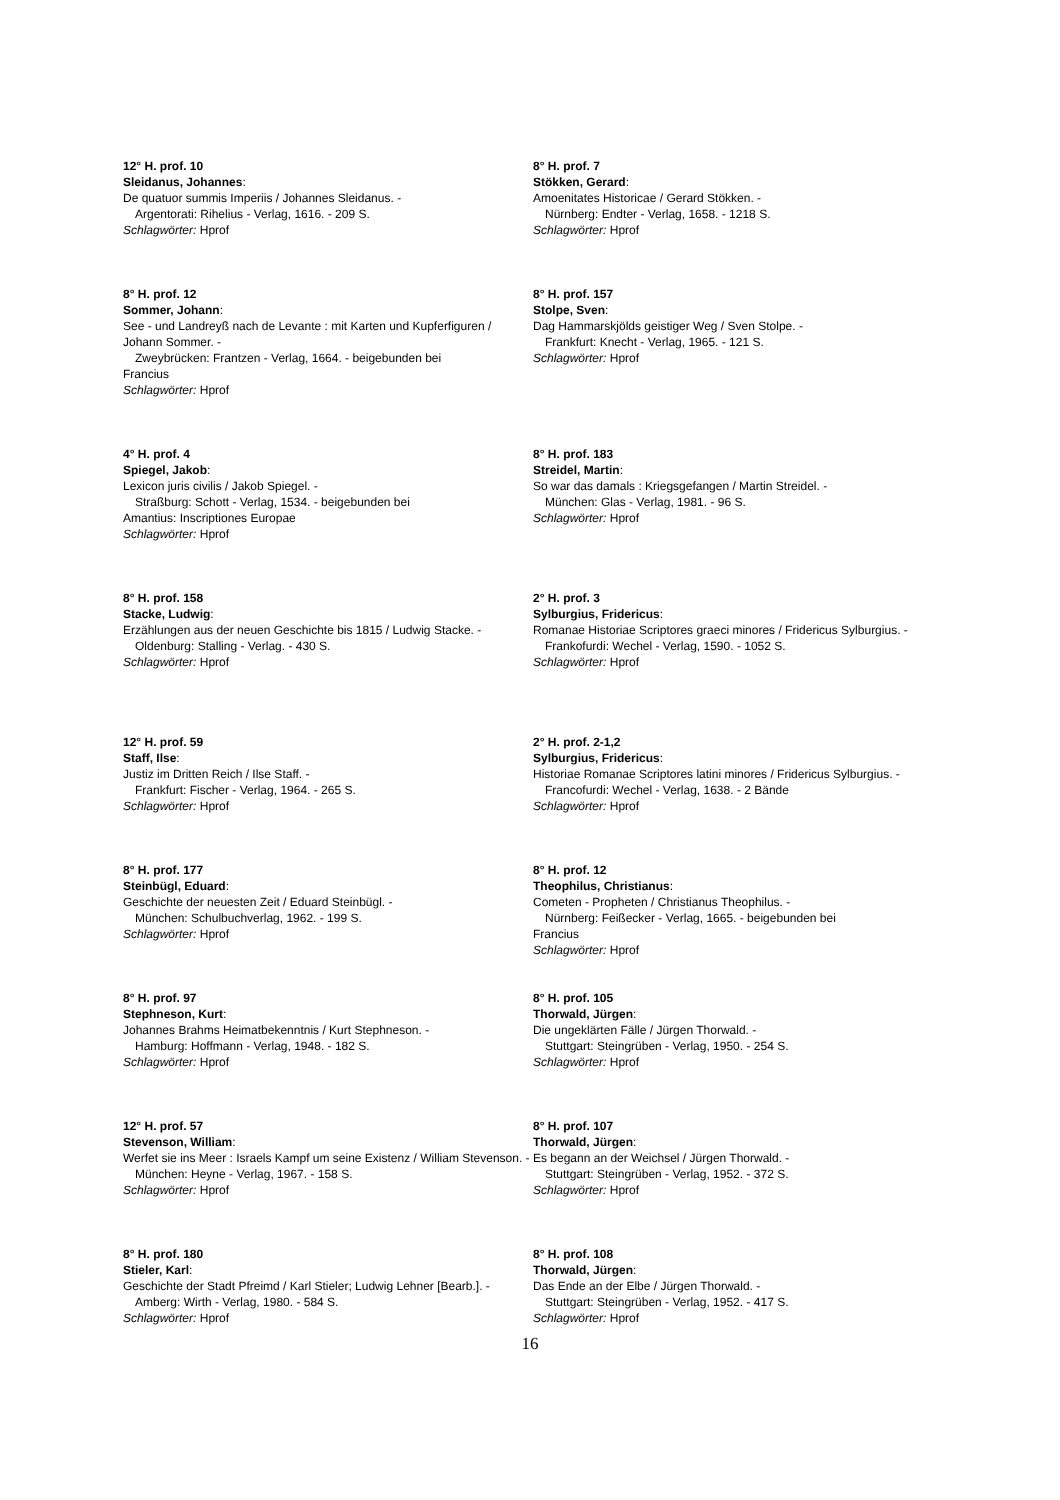12° H. prof. 10
Sleidanus, Johannes:
De quatuor summis Imperiis / Johannes Sleidanus. -
Argentorati: Rihelius - Verlag, 1616. - 209 S.
Schlagwörter: Hprof
8° H. prof. 12
Sommer, Johann:
See - und Landreyß nach de Levante : mit Karten und Kupferfiguren / Johann Sommer. -
Zweybrücken: Frantzen - Verlag, 1664. - beigebunden bei
Francius
Schlagwörter: Hprof
4° H. prof. 4
Spiegel, Jakob:
Lexicon juris civilis / Jakob Spiegel. -
Straßburg: Schott - Verlag, 1534. - beigebunden bei
Amantius: Inscriptiones Europae
Schlagwörter: Hprof
8° H. prof. 158
Stacke, Ludwig:
Erzählungen aus der neuen Geschichte bis 1815 / Ludwig Stacke. -
Oldenburg: Stalling - Verlag. - 430 S.
Schlagwörter: Hprof
12° H. prof. 59
Staff, Ilse:
Justiz im Dritten Reich / Ilse Staff. -
Frankfurt: Fischer - Verlag, 1964. - 265 S.
Schlagwörter: Hprof
8° H. prof. 177
Steinbügl, Eduard:
Geschichte der neuesten Zeit / Eduard Steinbügl. -
München: Schulbuchverlag, 1962. - 199 S.
Schlagwörter: Hprof
8° H. prof. 97
Stephneson, Kurt:
Johannes Brahms Heimatbekenntnis / Kurt Stephneson. -
Hamburg: Hoffmann - Verlag, 1948. - 182 S.
Schlagwörter: Hprof
12° H. prof. 57
Stevenson, William:
Werfet sie ins Meer : Israels Kampf um seine Existenz / William Stevenson. -
München: Heyne - Verlag, 1967. - 158 S.
Schlagwörter: Hprof
8° H. prof. 180
Stieler, Karl:
Geschichte der Stadt Pfreimd / Karl Stieler; Ludwig Lehner [Bearb.]. -
Amberg: Wirth - Verlag, 1980. - 584 S.
Schlagwörter: Hprof
8° H. prof. 7
Stökken, Gerard:
Amoenitates Historicae / Gerard Stökken. -
Nürnberg: Endter - Verlag, 1658. - 1218 S.
Schlagwörter: Hprof
8° H. prof. 157
Stolpe, Sven:
Dag Hammarskjölds geistiger Weg / Sven Stolpe. -
Frankfurt: Knecht - Verlag, 1965. - 121 S.
Schlagwörter: Hprof
8° H. prof. 183
Streidel, Martin:
So war das damals : Kriegsgefangen / Martin Streidel. -
München: Glas - Verlag, 1981. - 96 S.
Schlagwörter: Hprof
2° H. prof. 3
Sylburgius, Fridericus:
Romanae Historiae Scriptores graeci minores / Fridericus Sylburgius. -
Frankofurdi: Wechel - Verlag, 1590. - 1052 S.
Schlagwörter: Hprof
2° H. prof. 2-1,2
Sylburgius, Fridericus:
Historiae Romanae Scriptores latini minores / Fridericus Sylburgius. -
Francofurdi: Wechel - Verlag, 1638. - 2 Bände
Schlagwörter: Hprof
8° H. prof. 12
Theophilus, Christianus:
Cometen - Propheten / Christianus Theophilus. -
Nürnberg: Feißecker - Verlag, 1665. - beigebunden bei
Francius
Schlagwörter: Hprof
8° H. prof. 105
Thorwald, Jürgen:
Die ungeklärten Fälle / Jürgen Thorwald. -
Stuttgart: Steingrüben - Verlag, 1950. - 254 S.
Schlagwörter: Hprof
8° H. prof. 107
Thorwald, Jürgen:
Es begann an der Weichsel / Jürgen Thorwald. -
Stuttgart: Steingrüben - Verlag, 1952. - 372 S.
Schlagwörter: Hprof
8° H. prof. 108
Thorwald, Jürgen:
Das Ende an der Elbe / Jürgen Thorwald. -
Stuttgart: Steingrüben - Verlag, 1952. - 417 S.
Schlagwörter: Hprof
16